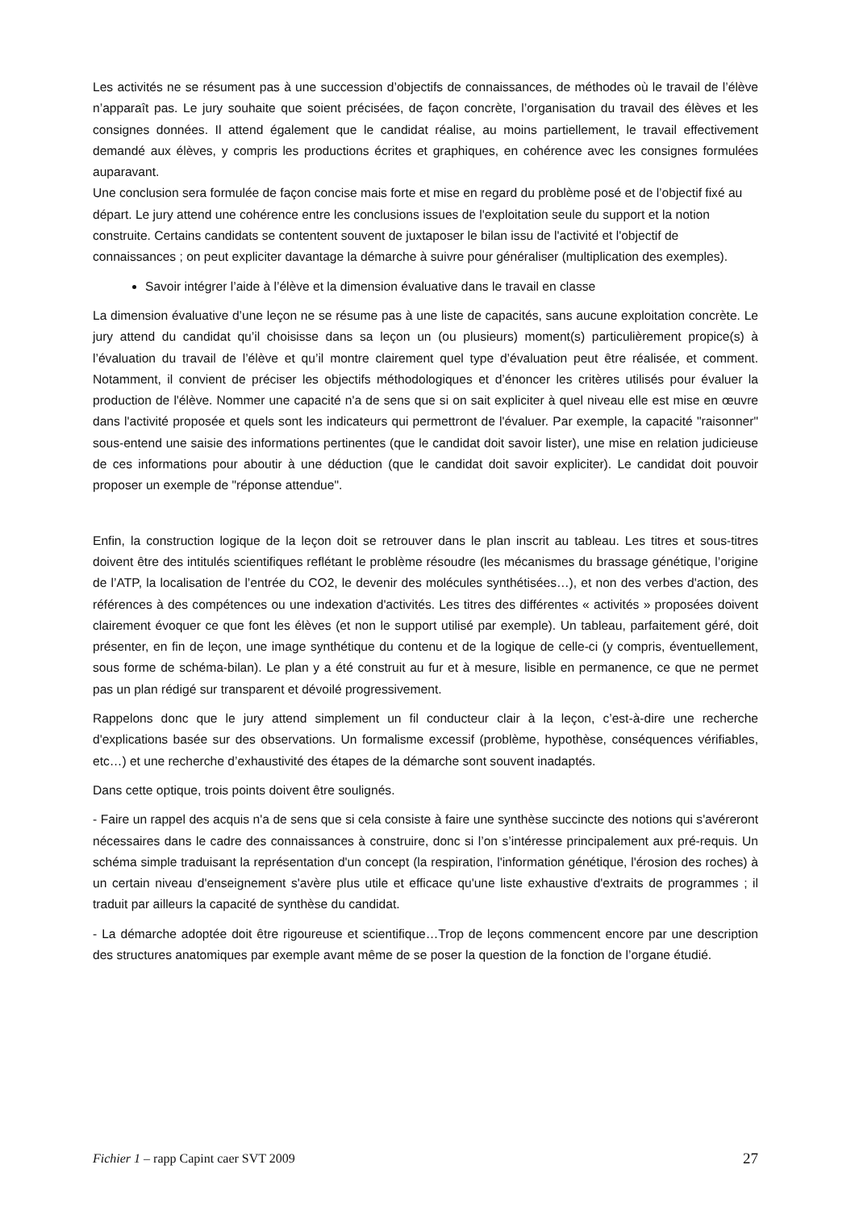Les activités ne se résument pas à une succession d’objectifs de connaissances, de méthodes où le travail de l’élève n’apparaît pas. Le jury souhaite que soient précisées, de façon concrète, l’organisation du travail des élèves et les consignes données. Il attend également que le candidat réalise, au moins partiellement, le travail effectivement demandé aux élèves, y compris les productions écrites et graphiques, en cohérence avec les consignes formulées auparavant.
Une conclusion sera formulée de façon concise mais forte et mise en regard du problème posé et de l’objectif fixé au départ. Le jury attend une cohérence entre les conclusions issues de l'exploitation seule du support et la notion construite. Certains candidats se contentent souvent de juxtaposer le bilan issu de l'activité et l'objectif de connaissances ; on peut expliciter davantage la démarche à suivre pour généraliser (multiplication des exemples).
Savoir intégrer l’aide à l’élève et la dimension évaluative dans le travail en classe
La dimension évaluative d’une leçon ne se résume pas à une liste de capacités, sans aucune exploitation concrète. Le jury attend du candidat qu’il choisisse dans sa leçon un (ou plusieurs) moment(s) particulièrement propice(s) à l’évaluation du travail de l’élève et qu’il montre clairement quel type d’évaluation peut être réalisée, et comment. Notamment, il convient de préciser les objectifs méthodologiques et d’énoncer les critères utilisés pour évaluer la production de l'élève. Nommer une capacité n'a de sens que si on sait expliciter à quel niveau elle est mise en œuvre dans l'activité proposée et quels sont les indicateurs qui permettront de l'évaluer. Par exemple, la capacité "raisonner" sous-entend une saisie des informations pertinentes (que le candidat doit savoir lister), une mise en relation judicieuse de ces informations pour aboutir à une déduction (que le candidat doit savoir expliciter). Le candidat doit pouvoir proposer un exemple de "réponse attendue".
Enfin, la construction logique de la leçon doit se retrouver dans le plan inscrit au tableau. Les titres et sous-titres doivent être des intitulés scientifiques reflétant le problème résoudre (les mécanismes du brassage génétique, l’origine de l’ATP, la localisation de l’entrée du CO2, le devenir des molécules synthétisées…), et non des verbes d'action, des références à des compétences ou une indexation d'activités. Les titres des différentes « activités » proposées doivent clairement évoquer ce que font les élèves (et non le support utilisé par exemple). Un tableau, parfaitement géré, doit présenter, en fin de leçon, une image synthétique du contenu et de la logique de celle-ci (y compris, éventuellement, sous forme de schéma-bilan). Le plan y a été construit au fur et à mesure, lisible en permanence, ce que ne permet pas un plan rédigé sur transparent et dévoilé progressivement.
Rappelons donc que le jury attend simplement un fil conducteur clair à la leçon, c’est-à-dire une recherche d'explications basée sur des observations. Un formalisme excessif (problème, hypothèse, conséquences vérifiables, etc…) et une recherche d’exhaustivité des étapes de la démarche sont souvent inadaptés.
Dans cette optique, trois points doivent être soulignés.
- Faire un rappel des acquis n'a de sens que si cela consiste à faire une synthèse succincte des notions qui s'avéreront nécessaires dans le cadre des connaissances à construire, donc si l’on s’intéresse principalement aux pré-requis. Un schéma simple traduisant la représentation d'un concept (la respiration, l'information génétique, l'érosion des roches) à un certain niveau d'enseignement s'avère plus utile et efficace qu'une liste exhaustive d'extraits de programmes ; il traduit par ailleurs la capacité de synthèse du candidat.
- La démarche adoptée doit être rigoureuse et scientifique…Trop de leçons commencent encore par une description des structures anatomiques par exemple avant même de se poser la question de la fonction de l’organe étudié.
Fichier 1 – rapp Capint caer SVT 2009 27